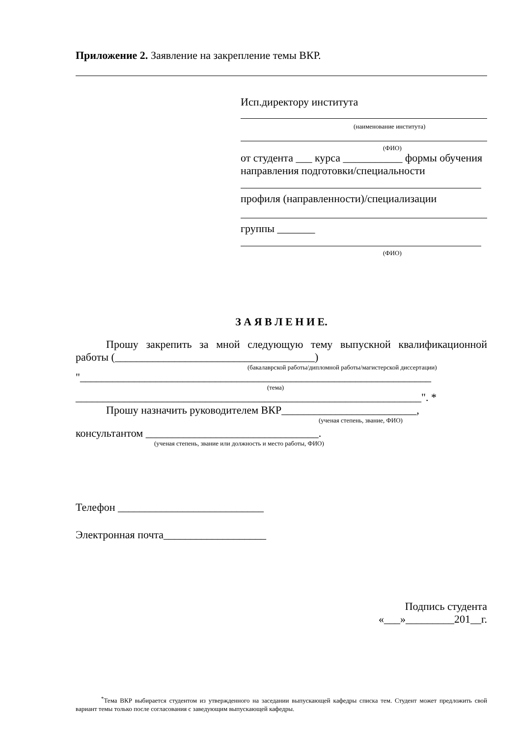Приложение 2. Заявление на закрепление темы ВКР.
Исп.директору института
(наименование института)
(ФИО)
от студента ___ курса ___________ формы обучения направления подготовки/специальности
профиля (направленности)/специализации
группы _______
(ФИО)
З А Я В Л Е Н И Е.
Прошу закрепить за мной следующую тему выпускной квалификационной работы (_____________________________________)
(бакалаврской работы/дипломной работы/магистерской диссертации)
"_________________________________________________________________
(тема)
________________________________________________________________". *
Прошу назначить руководителем ВКР_________________________,
(ученая степень, звание, ФИО)
консультантом ________________________________.
(ученая степень, звание или должность и место работы, ФИО)
Телефон ___________________________
Электронная почта___________________
Подпись студента
«___»_________201__г.
<sup>*</sup> Тема ВКР выбирается студентом из утвержденного на заседании выпускающей кафедры списка тем. Студент может предложить свой вариант темы только после согласования с заведующим выпускающей кафедры.